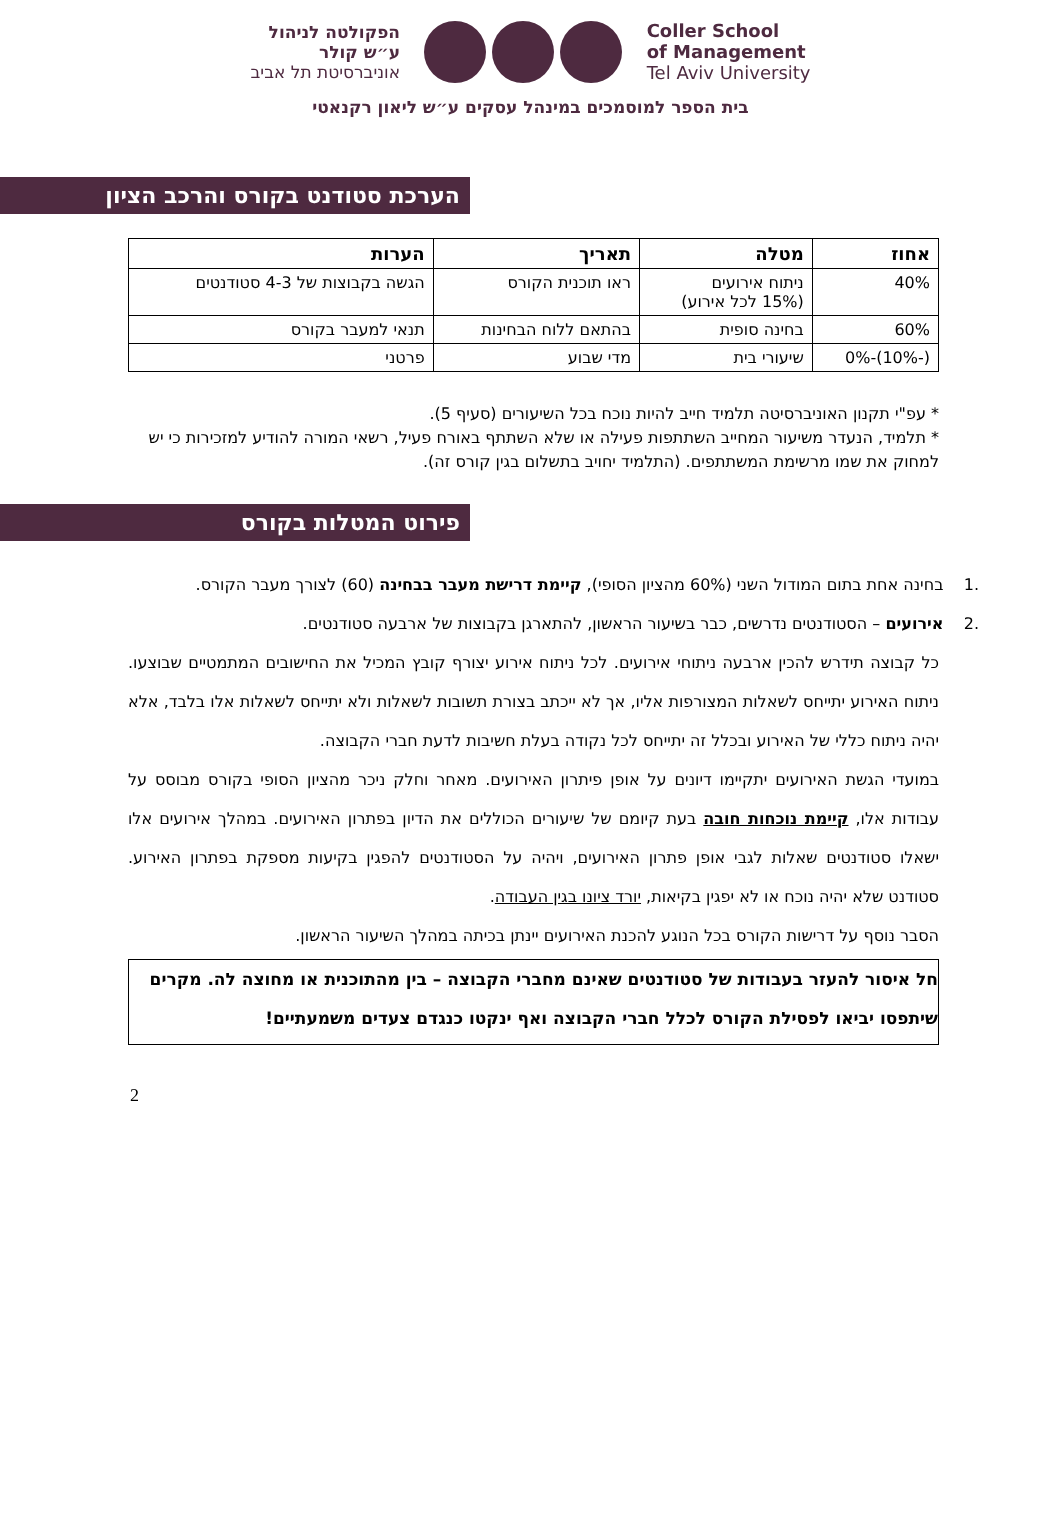הפקולטה לניהול
ע״ש קולר
אוניברסיטת תל אביב
Coller School
of Management
Tel Aviv University
בית הספר למוסמכים במינהל עסקים ע״ש ליאון רקנאטי
הערכת סטודנט בקורס והרכב הציון
| אחוז | מטלה | תאריך | הערות |
| --- | --- | --- | --- |
| 40% | ניתוח אירועים (15% לכל אירוע) | ראו תוכנית הקורס | הגשה בקבוצות של 4-3 סטודנטים |
| 60% | בחינה סופית | בהתאם ללוח הבחינות | תנאי למעבר בקורס |
| (-10%)-0% | שיעורי בית | מדי שבוע | פרטני |
* עפ"י תקנון האוניברסיטה תלמיד חייב להיות נוכח בכל השיעורים (סעיף 5).
* תלמיד, הנעדר משיעור המחייב השתתפות פעילה או שלא השתתף באורח פעיל, רשאי המורה להודיע למזכירות כי יש למחוק את שמו מרשימת המשתתפים. (התלמיד יחויב בתשלום בגין קורס זה).
פירוט המטלות בקורס
.1 בחינה אחת בתום המודול השני (60% מהציון הסופי), קיימת דרישת מעבר בבחינה (60) לצורך מעבר הקורס.
.2 אירועים – הסטודנטים נדרשים, כבר בשיעור הראשון, להתארגן בקבוצות של ארבעה סטודנטים.
כל קבוצה תידרש להכין ארבעה ניתוחי אירועים. לכל ניתוח אירוע יצורף קובץ המכיל את החישובים המתמטיים שבוצעו. ניתוח האירוע יתייחס לשאלות המצורפות אליו, אך לא ייכתב בצורת תשובות לשאלות ולא יתייחס לשאלות אלו בלבד, אלא יהיה ניתוח כללי של האירוע ובכלל זה יתייחס לכל נקודה בעלת חשיבות לדעת חברי הקבוצה.
במועדי הגשת האירועים יתקיימו דיונים על אופן פיתרון האירועים. מאחר וחלק ניכר מהציון הסופי בקורס מבוסס על עבודות אלו, קיימת נוכחות חובה בעת קיומם של שיעורים הכוללים את הדיון בפתרון האירועים. במהלך אירועים אלו ישאלו סטודנטים שאלות לגבי אופן פתרון האירועים, ויהיה על הסטודנטים להפגין בקיעות מספקת בפתרון האירוע. סטודנט שלא יהיה נוכח או לא יפגין בקיאות, יורד ציונו בגין העבודה.
הסבר נוסף על דרישות הקורס בכל הנוגע להכנת האירועים יינתן בכיתה במהלך השיעור הראשון.
חל איסור להעזר בעבודות של סטודנטים שאינם מחברי הקבוצה – בין מהתוכנית או מחוצה לה. מקרים שיתפסו יביאו לפסילת הקורס לכלל חברי הקבוצה ואף ינקטו כנגדם צעדים משמעתיים!
2